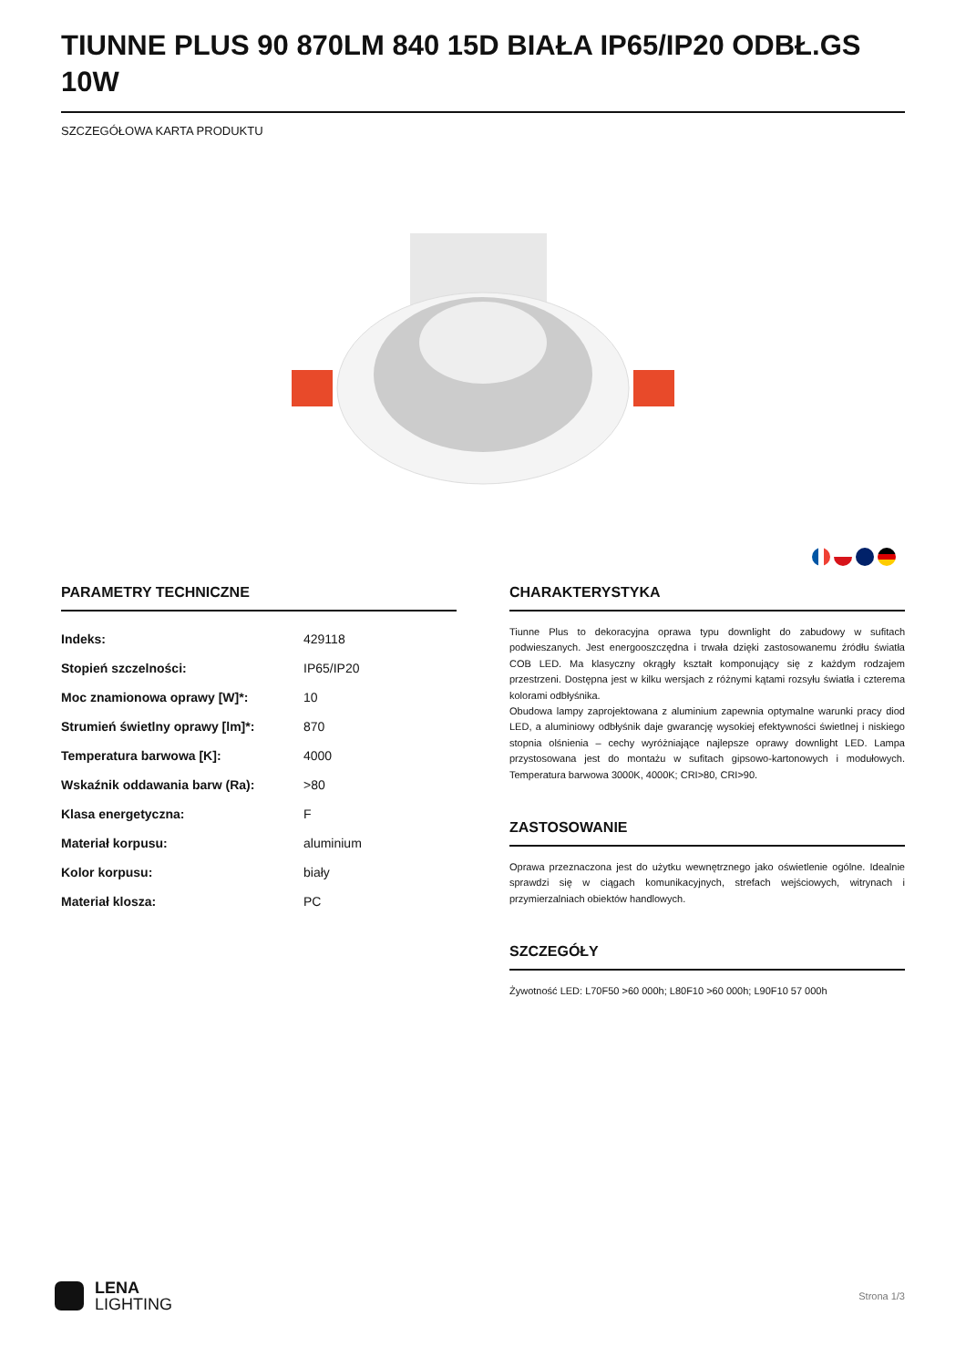TIUNNE PLUS 90 870LM 840 15D BIAŁA IP65/IP20 ODBŁ.GS 10W
SZCZEGÓŁOWA KARTA PRODUKTU
PARAMETRY TECHNICZNE
| Indeks: | 429118 |
| Stopień szczelności: | IP65/IP20 |
| Moc znamionowa oprawy [W]*: | 10 |
| Strumień świetlny oprawy [lm]*: | 870 |
| Temperatura barwowa [K]: | 4000 |
| Wskaźnik oddawania barw (Ra): | >80 |
| Klasa energetyczna: | F |
| Materiał korpusu: | aluminium |
| Kolor korpusu: | biały |
| Materiał klosza: | PC |
CHARAKTERYSTYKA
Tiunne Plus to dekoracyjna oprawa typu downlight do zabudowy w sufitach podwieszanych. Jest energooszczędna i trwała dzięki zastosowanemu źródłu światła COB LED. Ma klasyczny okrągły kształt komponujący się z każdym rodzajem przestrzeni. Dostępna jest w kilku wersjach z różnymi kątami rozsyłu światła i czterema kolorami odbłyśnika.
Obudowa lampy zaprojektowana z aluminium zapewnia optymalne warunki pracy diod LED, a aluminiowy odbłyśnik daje gwarancję wysokiej efektywności świetlnej i niskiego stopnia olśnienia – cechy wyróżniające najlepsze oprawy downlight LED. Lampa przystosowana jest do montażu w sufitach gipsowo-kartonowych i modułowych. Temperatura barwowa 3000K, 4000K; CRI>80, CRI>90.
ZASTOSOWANIE
Oprawa przeznaczona jest do użytku wewnętrznego jako oświetlenie ogólne. Idealnie sprawdzi się w ciągach komunikacyjnych, strefach wejściowych, witrynach i przymierzalniach obiektów handlowych.
SZCZEGÓŁY
Żywotność LED: L70F50 >60 000h; L80F10 >60 000h; L90F10 57 000h
LENA
LIGHTING
Strona 1/3